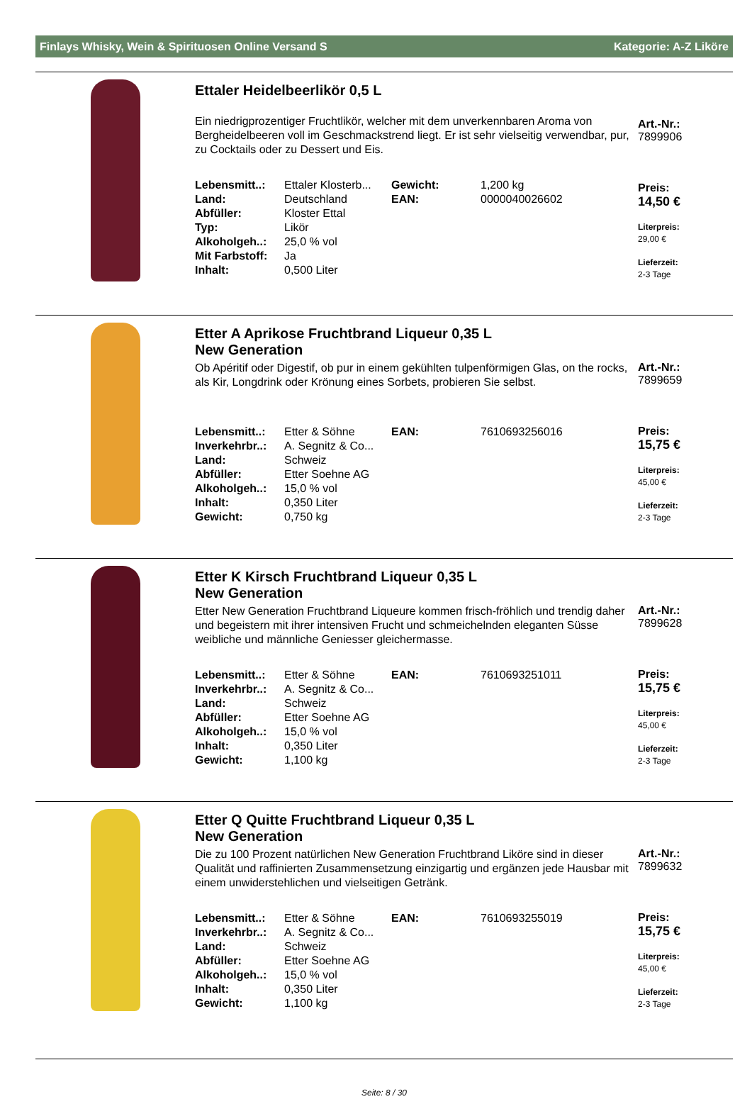Finlays Whisky, Wein & Spirituosen Online Versand S Kategorie: A-Z Liköre
Ettaler Heidelbeerlikör 0,5 L
Ein niedrigprozentiger Fruchtlikör, welcher mit dem unverkennbaren Aroma von Bergheidelbeeren voll im Geschmackstrend liegt. Er ist sehr vielseitig verwendbar, pur, zu Cocktails oder zu Dessert und Eis.
| Lebensmitt..: | Ettaler Klosterb... | Gewicht: | 1,200 kg |
| Land: | Deutschland | EAN: | 0000040026602 |
| Abfüller: | Kloster Ettal | | |
| Typ: | Likör | | |
| Alkoholgeh..: | 25,0 % vol | | |
| Mit Farbstoff: | Ja | | |
| Inhalt: | 0,500 Liter | | |
Art.-Nr.:
7899906
Preis:
14,50 €
Literpreis:
29,00 €
Lieferzeit:
2-3 Tage
Etter A Aprikose Fruchtbrand Liqueur 0,35 L
New Generation
Ob Apéritif oder Digestif, ob pur in einem gekühlten tulpenförmigen Glas, on the rocks, als Kir, Longdrink oder Krönung eines Sorbets, probieren Sie selbst.
| Lebensmitt..: | Etter & Söhne | EAN: | 7610693256016 |
| Inverkehrbr..: | A. Segnitz & Co... | | |
| Land: | Schweiz | | |
| Abfüller: | Etter Soehne AG | | |
| Alkoholgeh..: | 15,0 % vol | | |
| Inhalt: | 0,350 Liter | | |
| Gewicht: | 0,750 kg | | |
Art.-Nr.:
7899659
Preis:
15,75 €
Literpreis:
45,00 €
Lieferzeit:
2-3 Tage
Etter K Kirsch Fruchtbrand Liqueur 0,35 L
New Generation
Etter New Generation Fruchtbrand Liqueure kommen frisch-fröhlich und trendig daher und begeistern mit ihrer intensiven Frucht und schmeichelnden eleganten Süsse weibliche und männliche Geniesser gleichermasse.
| Lebensmitt..: | Etter & Söhne | EAN: | 7610693251011 |
| Inverkehrbr..: | A. Segnitz & Co... | | |
| Land: | Schweiz | | |
| Abfüller: | Etter Soehne AG | | |
| Alkoholgeh..: | 15,0 % vol | | |
| Inhalt: | 0,350 Liter | | |
| Gewicht: | 1,100 kg | | |
Art.-Nr.:
7899628
Preis:
15,75 €
Literpreis:
45,00 €
Lieferzeit:
2-3 Tage
Etter Q Quitte Fruchtbrand Liqueur 0,35 L
New Generation
Die zu 100 Prozent natürlichen New Generation Fruchtbrand Liköre sind in dieser Qualität und raffinierten Zusammensetzung einzigartig und ergänzen jede Hausbar mit einem unwiderstehlichen und vielseitigen Getränk.
| Lebensmitt..: | Etter & Söhne | EAN: | 7610693255019 |
| Inverkehrbr..: | A. Segnitz & Co... | | |
| Land: | Schweiz | | |
| Abfüller: | Etter Soehne AG | | |
| Alkoholgeh..: | 15,0 % vol | | |
| Inhalt: | 0,350 Liter | | |
| Gewicht: | 1,100 kg | | |
Art.-Nr.:
7899632
Preis:
15,75 €
Literpreis:
45,00 €
Lieferzeit:
2-3 Tage
Seite: 8 / 30